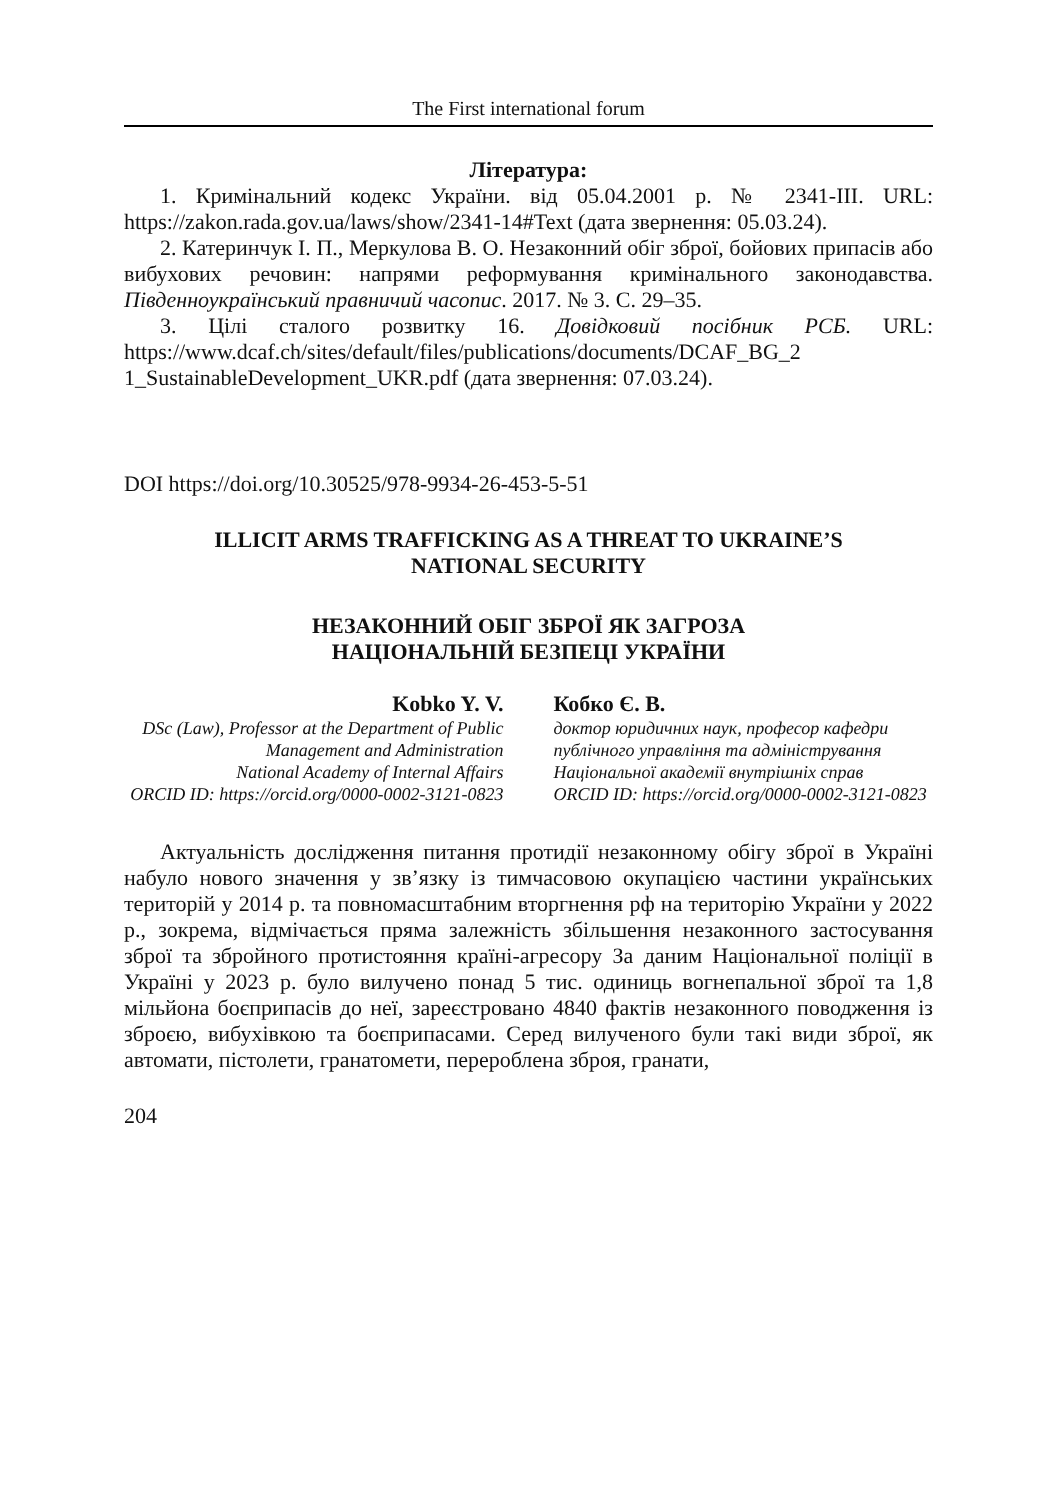The First international forum
Література:
1. Кримінальний кодекс України. від 05.04.2001 р. № 2341-III. URL: https://zakon.rada.gov.ua/laws/show/2341-14#Text (дата звернення: 05.03.24).
2. Катеринчук І. П., Меркулова В. О. Незаконний обіг зброї, бойових припасів або вибухових речовин: напрями реформування кримінального законодавства. Південноукраїнський правничий часопис. 2017. № 3. С. 29–35.
3. Цілі сталого розвитку 16. Довідковий посібник РСБ. URL: https://www.dcaf.ch/sites/default/files/publications/documents/DCAF_BG_2 1_SustainableDevelopment_UKR.pdf (дата звернення: 07.03.24).
DOI https://doi.org/10.30525/978-9934-26-453-5-51
ILLICIT ARMS TRAFFICKING AS A THREAT TO UKRAINE’S
NATIONAL SECURITY
НЕЗАКОННИЙ ОБІГ ЗБРОЇ ЯК ЗАГРОЗА
НАЦІОНАЛЬНІЙ БЕЗПЕЦІ УКРАЇНИ
Kobko Y. V.
DSc (Law), Professor at the Department of Public Management and Administration
National Academy of Internal Affairs
ORCID ID: https://orcid.org/0000-0002-3121-0823
Кобко Є. В.
доктор юридичних наук, професор кафедри публічного управління та адміністрування
Національної академії внутрішніх справ
ORCID ID: https://orcid.org/0000-0002-3121-0823
Актуальність дослідження питання протидії незаконному обігу зброї в Україні набуло нового значення у зв’язку із тимчасовою окупацією частини українських територій у 2014 р. та повномасштабним вторгнення рф на територію України у 2022 р., зокрема, відмічається пряма залежність збільшення незаконного застосування зброї та збройного протистояння країні-агресору За даним Національної поліції в Україні у 2023 р. було вилучено понад 5 тис. одиниць вогнепальної зброї та 1,8 мільйона боєприпасів до неї, зареєстровано 4840 фактів незаконного поводження із зброєю, вибухівкою та боєприпасами. Серед вилученого були такі види зброї, як автомати, пістолети, гранатомети, перероблена зброя, гранати,
204